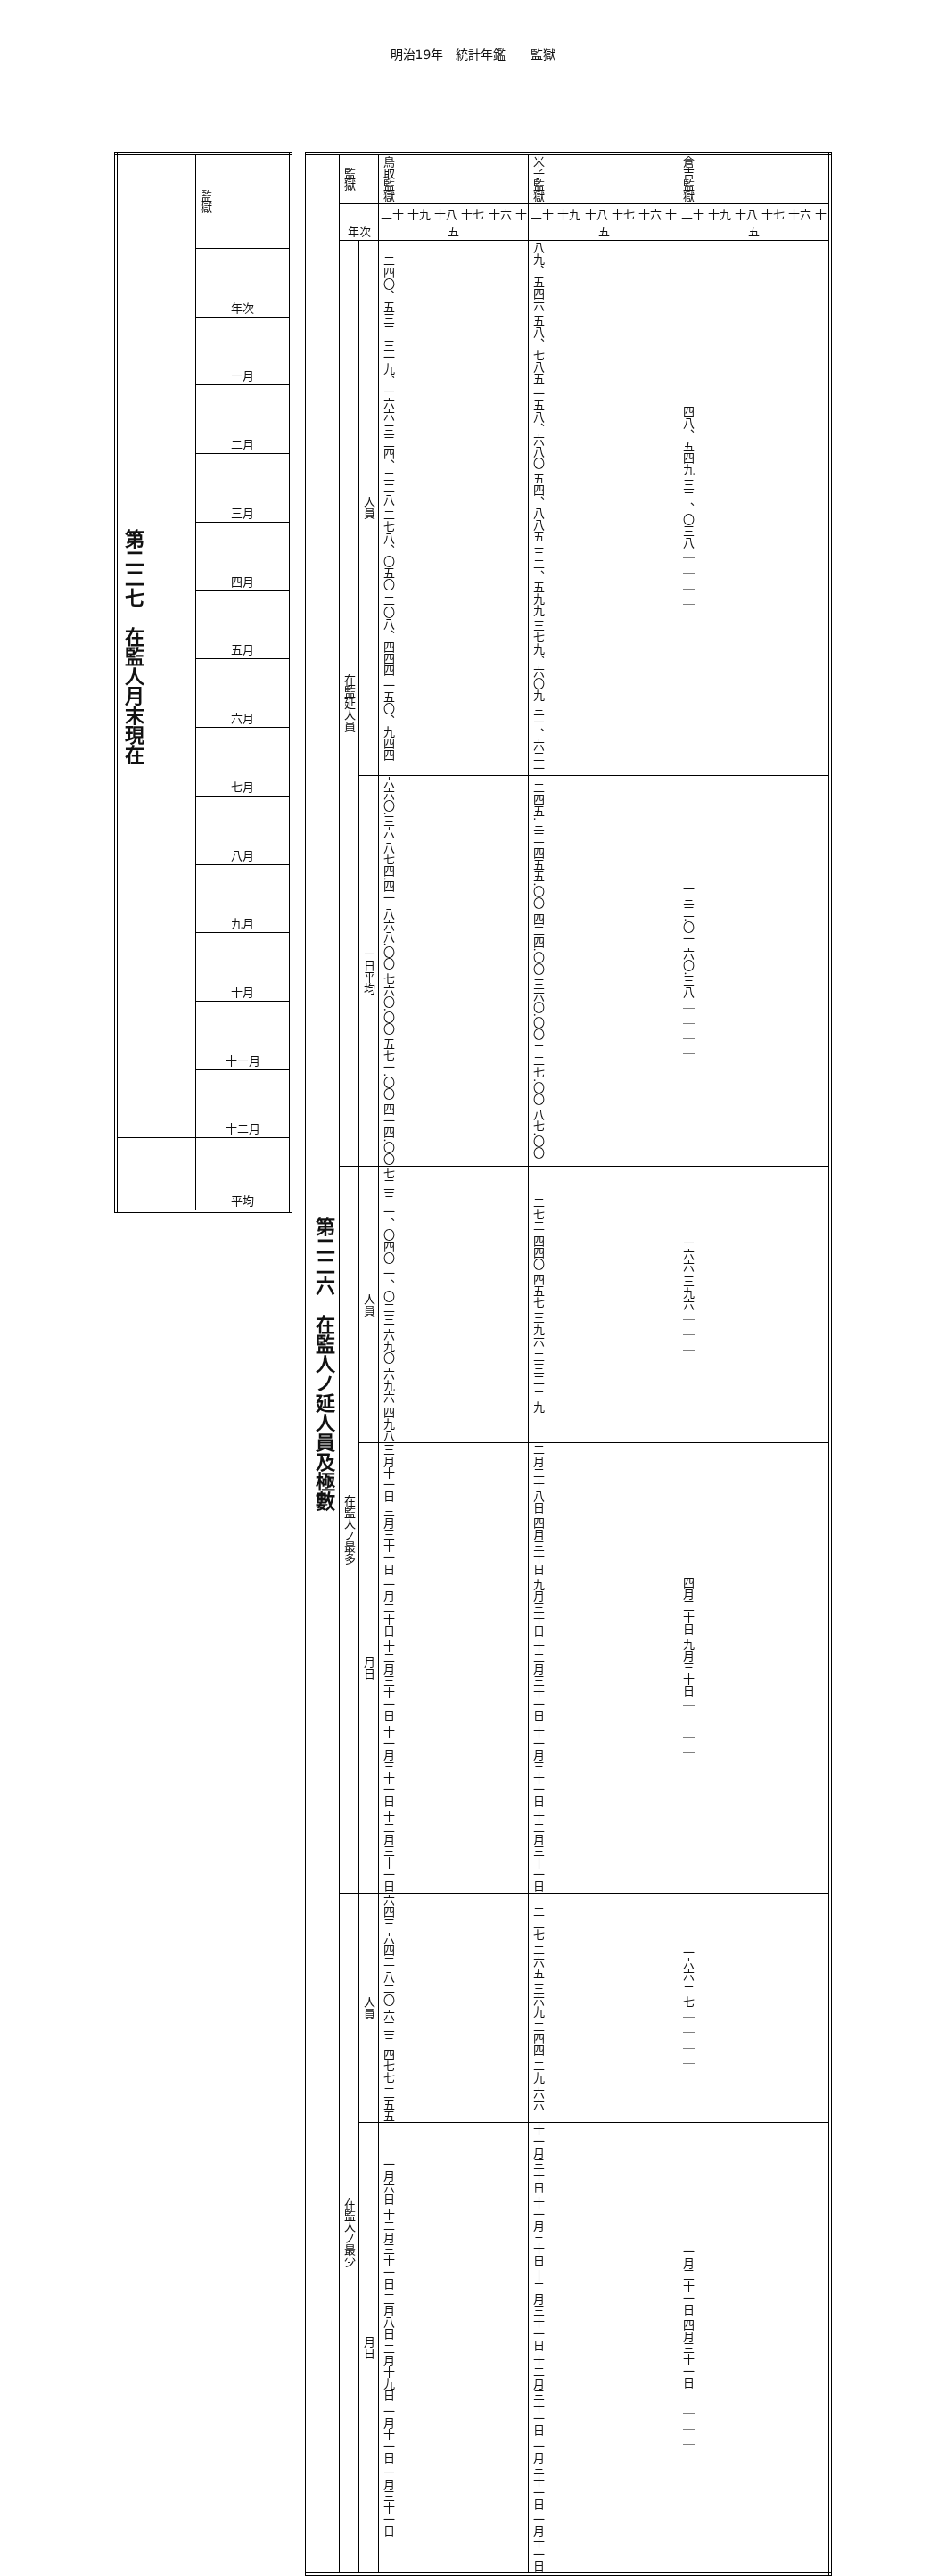明治19年　統計年鑑　　監獄
| 第二二六 在監人ノ延人員及極數 | 監獄 | | 鳥取監獄 | 米子監獄 | 倉吉監獄 |
| --- | --- | --- | --- | --- | --- |
| | 年次 | | 二十 十九 十八 十七 十六 十五 | 二十 十九 十八 十七 十六 十五 | 二十 十九 十八 十七 十六 十五 |
| | 在監延人員 | 人員 | 二四〇、五三二 三一九、一六六 三三四、二二八 二七八、〇五〇 二〇八、四四四 一五〇、九四四 | 八九、五四六 五八、七八五 一五八、六八〇 五四、八八五 三二、五九九 三七九、六〇九 三一、六二一 | 四八、五四九 三二、〇三八 ｜ ｜ ｜ ｜ |
| | | 一日平均 | 六六〇.三六 八七四.四一 八六八.〇〇 七六〇.〇〇 五七一.〇〇 四一四.〇〇 | 二四五.三三 四五五.〇〇 四二四.〇〇 三六〇.〇〇 二二七.〇〇 八七.〇〇 | 一三三.〇一 六〇.三八 ｜ ｜ ｜ ｜ |
| | 在監人ノ最多 | 人員 | 七三三 一、〇四〇 一、〇二三 六九〇 六九六 四九八 | 二七二 四四〇 四五七 三九六 二三二 二九 | 一六六 三九六 ｜ ｜ ｜ ｜ |
| | | 月日 | 三月十一日 三月三十一日 一月二十日 十二月三十一日 十一月三十一日 十二月三十一日 | 二月二十八日 四月三十日 九月三十日 十二月三十一日 十一月三十一日 十二月三十一日 | 四月三十日 九月三十日 ｜ ｜ ｜ ｜ |
| | 在監人ノ最少 | 人員 | 六四三 六四二 八二〇 六三三 四七七 三五五 | 二二七 二六五 三六九 二四四 二九 六六 | 一六六 二七 ｜ ｜ ｜ ｜ |
| | | 月日 | 一月六日 十二月三十一日 三月八日 二月十九日 一月十一日 一月三十一日 | 十一月三十日 十一月三十日 十二月三十一日 十二月三十一日 一月三十一日 一月十一日 | 一月三十一日 四月三十一日 ｜ ｜ ｜ ｜ |
| 第二二七 在監人月末現在 | 監獄 |
| --- | --- |
| | 年次 |
| | 一月 |
| | 二月 |
| | 三月 |
| | 四月 |
| | 五月 |
| | 六月 |
| | 七月 |
| | 八月 |
| | 九月 |
| | 十月 |
| | 十一月 |
| | 十二月 |
| | 平均 |